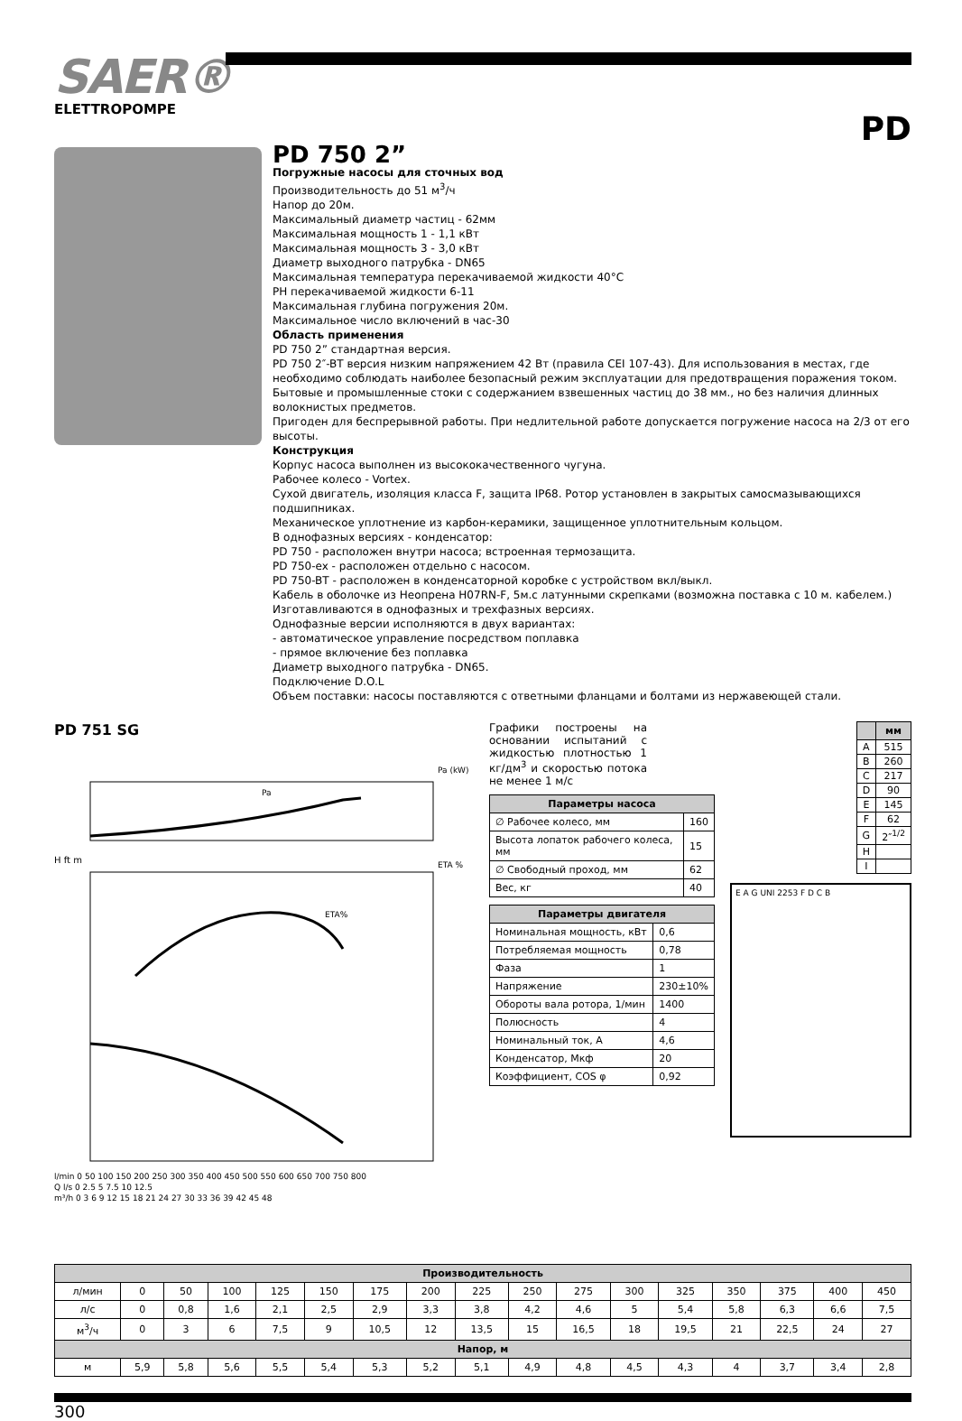SAER®
ELETTROPOMPE
PD
PD 750 2”
Погружные насосы для сточных вод
Производительность до 51 м<sup>3</sup>/ч
Напор до 20м.
Максимальный диаметр частиц - 62мм
Максимальная мощность 1 - 1,1 кВт
Максимальная мощность 3 - 3,0 кВт
Диаметр выходного патрубка - DN65
Максимальная температура перекачиваемой жидкости 40°C
PH перекачиваемой жидкости 6-11
Максимальная глубина погружения 20м.
Максимальное число включений в час-30
Область применения
PD 750 2” стандартная версия.
PD 750 2″-BT версия низким напряжением 42 Вт (правила CEI 107-43). Для использования в местах, где необходимо соблюдать наиболее безопасный режим эксплуатации для предотвращения поражения током.
Бытовые и промышленные стоки с содержанием взвешенных частиц до 38 мм., но без наличия длинных волокнистых предметов.
Пригоден для беспрерывной работы. При недлительной работе допускается погружение насоса на 2/3 от его высоты.
Конструкция
Корпус насоса выполнен из высококачественного чугуна.
Рабочее колесо - Vortex.
Сухой двигатель, изоляция класса F, защита IP68. Ротор установлен в закрытых самосмазывающихся подшипниках.
Механическое уплотнение из карбон-керамики, защищенное уплотнительным кольцом.
В однофазных версиях - конденсатор:
PD 750 - расположен внутри насоса; встроенная термозащита.
PD 750-ex - расположен отдельно с насосом.
PD 750-BT - расположен в конденсаторной коробке с устройством вкл/выкл.
Кабель в оболочке из Неопрена H07RN-F, 5м.с латунными скрепками (возможна поставка с 10 м. кабелем.)
Изготавливаются в однофазных и трехфазных версиях.
Однофазные версии исполняются в двух вариантах:
- автоматическое управление посредством поплавка
- прямое включение без поплавка
Диаметр выходного патрубка - DN65.
Подключение D.O.L
Объем поставки: насосы поставляются с ответными фланцами и болтами из нержавеющей стали.
PD 751 SG
Pa
Pa (kW)
ETA%
ETA %
H ft m
l/min 0 50 100 150 200 250 300 350 400 450 500 550 600 650 700 750 800
Q l/s 0 2.5 5 7.5 10 12.5
m³/h 0 3 6 9 12 15 18 21 24 27 30 33 36 39 42 45 48
Графики построены на основании испытаний с жидкостью плотностью 1 кг/дм<sup>3</sup> и скоростью потока не менее 1 м/с
| Параметры насоса | |
| --- | --- |
| ∅ Рабочее колесо, мм | 160 |
| Высота лопаток рабочего колеса, мм | 15 |
| ∅ Свободный проход, мм | 62 |
| Вес, кг | 40 |
| Параметры двигателя | |
| --- | --- |
| Номинальная мощность, кВт | 0,6 |
| Потребляемая мощность | 0,78 |
| Фаза | 1 |
| Напряжение | 230±10% |
| Обороты вала ротора, 1/мин | 1400 |
| Полюсность | 4 |
| Номинальный ток, А | 4,6 |
| Конденсатор, Мкф | 20 |
| Коэффициент, COS φ | 0,92 |
| | мм |
| --- | --- |
| A | 515 |
| B | 260 |
| C | 217 |
| D | 90 |
| E | 145 |
| F | 62 |
| G | 2″<sup>1/2</sup> |
| H | |
| I | |
E A G UNI 2253 F D C B
| Производительность | | | | | | | | | | | | | | | | |
| --- | --- | --- | --- | --- | --- | --- | --- | --- | --- | --- | --- | --- | --- | --- | --- | --- |
| л/мин | 0 | 50 | 100 | 125 | 150 | 175 | 200 | 225 | 250 | 275 | 300 | 325 | 350 | 375 | 400 | 450 |
| л/с | 0 | 0,8 | 1,6 | 2,1 | 2,5 | 2,9 | 3,3 | 3,8 | 4,2 | 4,6 | 5 | 5,4 | 5,8 | 6,3 | 6,6 | 7,5 |
| м<sup>3</sup>/ч | 0 | 3 | 6 | 7,5 | 9 | 10,5 | 12 | 13,5 | 15 | 16,5 | 18 | 19,5 | 21 | 22,5 | 24 | 27 |
| Напор, м | | | | | | | | | | | | | | | | |
| м | 5,9 | 5,8 | 5,6 | 5,5 | 5,4 | 5,3 | 5,2 | 5,1 | 4,9 | 4,8 | 4,5 | 4,3 | 4 | 3,7 | 3,4 | 2,8 |
300